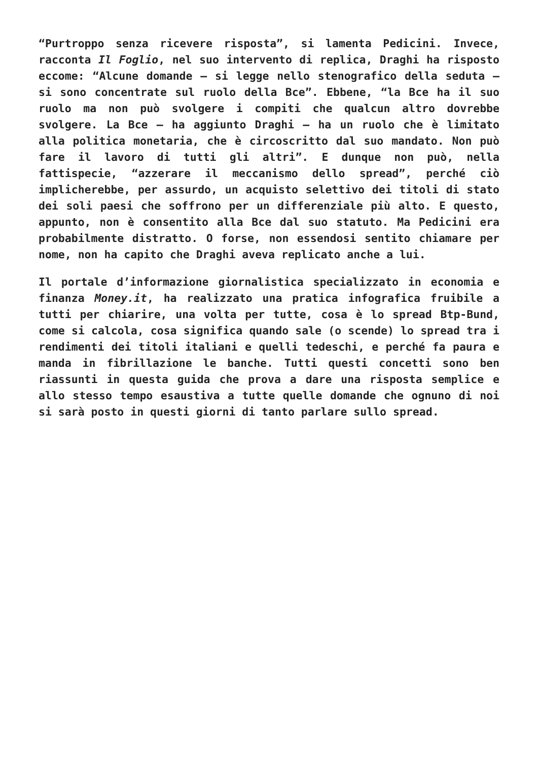“Purtroppo senza ricevere risposta”, si lamenta Pedicini. Invece, racconta Il Foglio, nel suo intervento di replica, Draghi ha risposto eccome: “Alcune domande – si legge nello stenografico della seduta – si sono concentrate sul ruolo della Bce”. Ebbene, “la Bce ha il suo ruolo ma non può svolgere i compiti che qualcun altro dovrebbe svolgere. La Bce – ha aggiunto Draghi – ha un ruolo che è limitato alla politica monetaria, che è circoscritto dal suo mandato. Non può fare il lavoro di tutti gli altri”. E dunque non può, nella fattispecie, “azzerare il meccanismo dello spread”, perché ciò implicherebbe, per assurdo, un acquisto selettivo dei titoli di stato dei soli paesi che soffrono per un differenziale più alto. E questo, appunto, non è consentito alla Bce dal suo statuto. Ma Pedicini era probabilmente distratto. O forse, non essendosi sentito chiamare per nome, non ha capito che Draghi aveva replicato anche a lui.
Il portale d’informazione giornalistica specializzato in economia e finanza Money.it, ha realizzato una pratica infografica fruibile a tutti per chiarire, una volta per tutte, cosa è lo spread Btp-Bund, come si calcola, cosa significa quando sale (o scende) lo spread tra i rendimenti dei titoli italiani e quelli tedeschi, e perché fa paura e manda in fibrillazione le banche. Tutti questi concetti sono ben riassunti in questa guida che prova a dare una risposta semplice e allo stesso tempo esaustiva a tutte quelle domande che ognuno di noi si sarà posto in questi giorni di tanto parlare sullo spread.